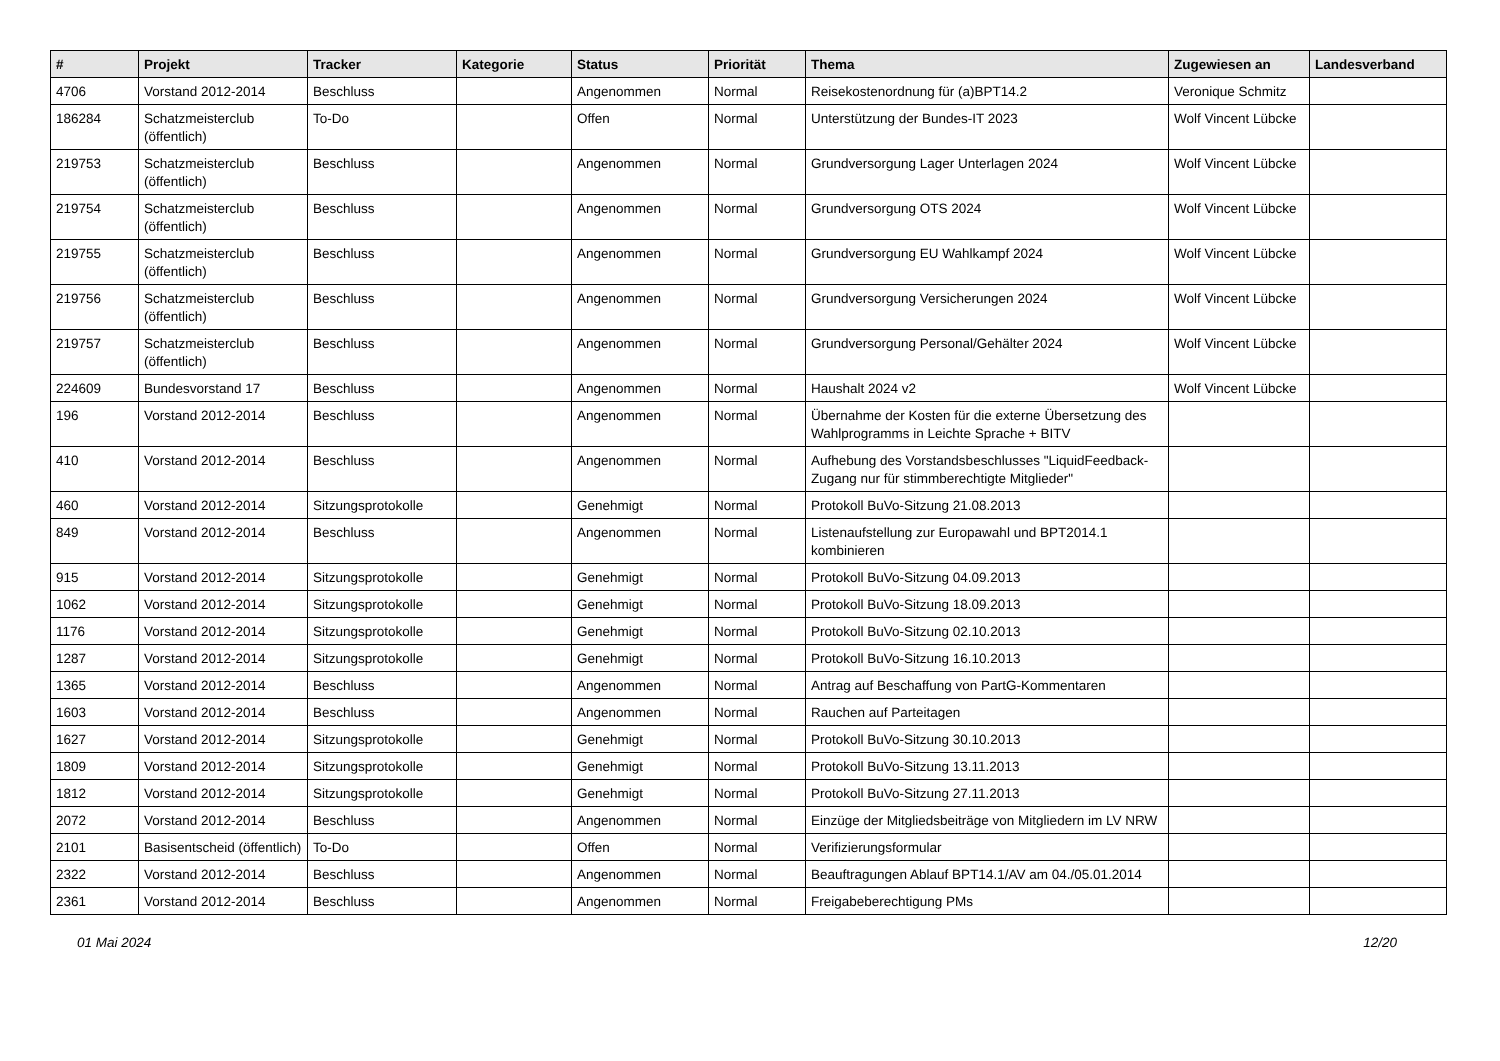| # | Projekt | Tracker | Kategorie | Status | Priorität | Thema | Zugewiesen an | Landesverband |
| --- | --- | --- | --- | --- | --- | --- | --- | --- |
| 4706 | Vorstand 2012-2014 | Beschluss | | Angenommen | Normal | Reisekostenordnung für (a)BPT14.2 | Veronique Schmitz | |
| 186284 | Schatzmeisterclub (öffentlich) | To-Do | | Offen | Normal | Unterstützung der Bundes-IT 2023 | Wolf Vincent Lübcke | |
| 219753 | Schatzmeisterclub (öffentlich) | Beschluss | | Angenommen | Normal | Grundversorgung Lager Unterlagen 2024 | Wolf Vincent Lübcke | |
| 219754 | Schatzmeisterclub (öffentlich) | Beschluss | | Angenommen | Normal | Grundversorgung OTS 2024 | Wolf Vincent Lübcke | |
| 219755 | Schatzmeisterclub (öffentlich) | Beschluss | | Angenommen | Normal | Grundversorgung EU Wahlkampf 2024 | Wolf Vincent Lübcke | |
| 219756 | Schatzmeisterclub (öffentlich) | Beschluss | | Angenommen | Normal | Grundversorgung Versicherungen 2024 | Wolf Vincent Lübcke | |
| 219757 | Schatzmeisterclub (öffentlich) | Beschluss | | Angenommen | Normal | Grundversorgung Personal/Gehälter 2024 | Wolf Vincent Lübcke | |
| 224609 | Bundesvorstand 17 | Beschluss | | Angenommen | Normal | Haushalt 2024 v2 | Wolf Vincent Lübcke | |
| 196 | Vorstand 2012-2014 | Beschluss | | Angenommen | Normal | Übernahme der Kosten für die externe Übersetzung des Wahlprogramms in Leichte Sprache + BITV | | |
| 410 | Vorstand 2012-2014 | Beschluss | | Angenommen | Normal | Aufhebung des Vorstandsbeschlusses "LiquidFeedback-Zugang nur für stimmberechtigte Mitglieder" | | |
| 460 | Vorstand 2012-2014 | Sitzungsprotokolle | | Genehmigt | Normal | Protokoll BuVo-Sitzung 21.08.2013 | | |
| 849 | Vorstand 2012-2014 | Beschluss | | Angenommen | Normal | Listenaufstellung zur Europawahl und BPT2014.1 kombinieren | | |
| 915 | Vorstand 2012-2014 | Sitzungsprotokolle | | Genehmigt | Normal | Protokoll BuVo-Sitzung 04.09.2013 | | |
| 1062 | Vorstand 2012-2014 | Sitzungsprotokolle | | Genehmigt | Normal | Protokoll BuVo-Sitzung 18.09.2013 | | |
| 1176 | Vorstand 2012-2014 | Sitzungsprotokolle | | Genehmigt | Normal | Protokoll BuVo-Sitzung 02.10.2013 | | |
| 1287 | Vorstand 2012-2014 | Sitzungsprotokolle | | Genehmigt | Normal | Protokoll BuVo-Sitzung 16.10.2013 | | |
| 1365 | Vorstand 2012-2014 | Beschluss | | Angenommen | Normal | Antrag auf Beschaffung von PartG-Kommentaren | | |
| 1603 | Vorstand 2012-2014 | Beschluss | | Angenommen | Normal | Rauchen auf Parteitagen | | |
| 1627 | Vorstand 2012-2014 | Sitzungsprotokolle | | Genehmigt | Normal | Protokoll BuVo-Sitzung 30.10.2013 | | |
| 1809 | Vorstand 2012-2014 | Sitzungsprotokolle | | Genehmigt | Normal | Protokoll BuVo-Sitzung 13.11.2013 | | |
| 1812 | Vorstand 2012-2014 | Sitzungsprotokolle | | Genehmigt | Normal | Protokoll BuVo-Sitzung 27.11.2013 | | |
| 2072 | Vorstand 2012-2014 | Beschluss | | Angenommen | Normal | Einzüge der Mitgliedsbeiträge von Mitgliedern im LV NRW | | |
| 2101 | Basisentscheid (öffentlich) | To-Do | | Offen | Normal | Verifizierungsformular | | |
| 2322 | Vorstand 2012-2014 | Beschluss | | Angenommen | Normal | Beauftragungen Ablauf BPT14.1/AV am 04./05.01.2014 | | |
| 2361 | Vorstand 2012-2014 | Beschluss | | Angenommen | Normal | Freigabeberechtigung PMs | | |
01 Mai 2024 12/20